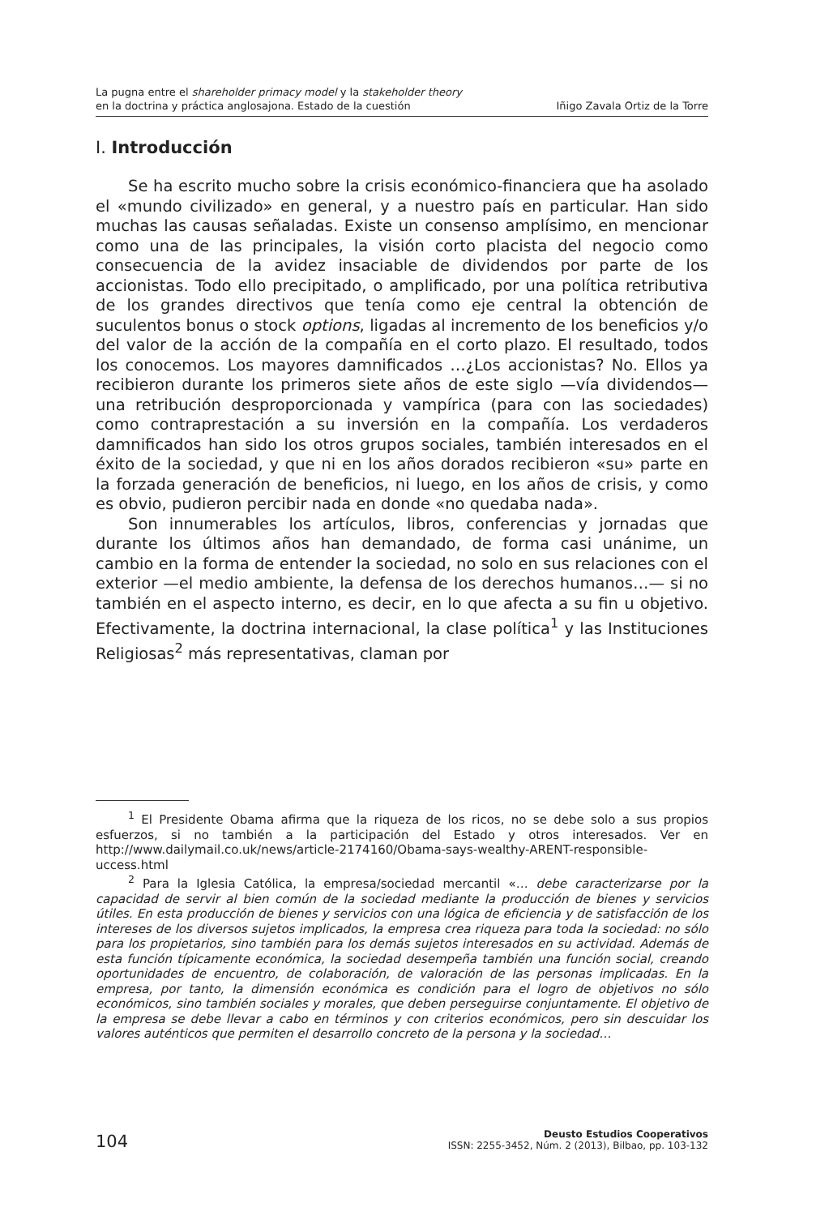La pugna entre el shareholder primacy model y la stakeholder theory
en la doctrina y práctica anglosajona. Estado de la cuestión
Iñigo Zavala Ortiz de la Torre
I. Introducción
Se ha escrito mucho sobre la crisis económico-financiera que ha asolado el «mundo civilizado» en general, y a nuestro país en particular. Han sido muchas las causas señaladas. Existe un consenso amplísimo, en mencionar como una de las principales, la visión corto placista del negocio como consecuencia de la avidez insaciable de dividendos por parte de los accionistas. Todo ello precipitado, o amplificado, por una política retributiva de los grandes directivos que tenía como eje central la obtención de suculentos bonus o stock options, ligadas al incremento de los beneficios y/o del valor de la acción de la compañía en el corto plazo. El resultado, todos los conocemos. Los mayores damnificados …¿Los accionistas? No. Ellos ya recibieron durante los primeros siete años de este siglo —vía dividendos— una retribución desproporcionada y vampírica (para con las sociedades) como contraprestación a su inversión en la compañía. Los verdaderos damnificados han sido los otros grupos sociales, también interesados en el éxito de la sociedad, y que ni en los años dorados recibieron «su» parte en la forzada generación de beneficios, ni luego, en los años de crisis, y como es obvio, pudieron percibir nada en donde «no quedaba nada».
Son innumerables los artículos, libros, conferencias y jornadas que durante los últimos años han demandado, de forma casi unánime, un cambio en la forma de entender la sociedad, no solo en sus relaciones con el exterior —el medio ambiente, la defensa de los derechos humanos…— si no también en el aspecto interno, es decir, en lo que afecta a su fin u objetivo. Efectivamente, la doctrina internacional, la clase política<sup>1</sup> y las Instituciones Religiosas<sup>2</sup> más representativas, claman por
<sup>1</sup> El Presidente Obama afirma que la riqueza de los ricos, no se debe solo a sus propios esfuerzos, si no también a la participación del Estado y otros interesados. Ver en http://www.dailymail.co.uk/news/article-2174160/Obama-says-wealthy-ARENT-responsible-uccess.html
<sup>2</sup> Para la Iglesia Católica, la empresa/sociedad mercantil «… debe caracterizarse por la capacidad de servir al bien común de la sociedad mediante la producción de bienes y servicios útiles. En esta producción de bienes y servicios con una lógica de eficiencia y de satisfacción de los intereses de los diversos sujetos implicados, la empresa crea riqueza para toda la sociedad: no sólo para los propietarios, sino también para los demás sujetos interesados en su actividad. Además de esta función típicamente económica, la sociedad desempeña también una función social, creando oportunidades de encuentro, de colaboración, de valoración de las personas implicadas. En la empresa, por tanto, la dimensión económica es condición para el logro de objetivos no sólo económicos, sino también sociales y morales, que deben perseguirse conjuntamente. El objetivo de la empresa se debe llevar a cabo en términos y con criterios económicos, pero sin descuidar los valores auténticos que permiten el desarrollo concreto de la persona y la sociedad…
104
Deusto Estudios Cooperativos
ISSN: 2255-3452, Núm. 2 (2013), Bilbao, pp. 103-132